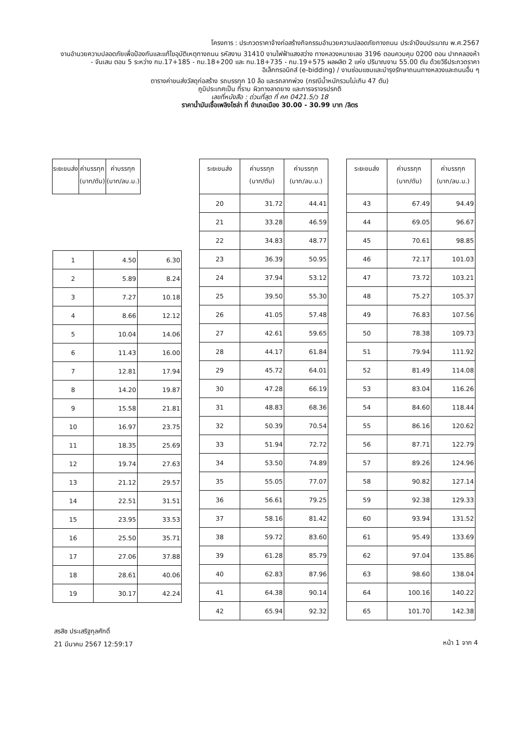โครงการ : ประกวดราคาจ้างก่อสร้างกิจกรรมอำนวยความปลอดภัยทางถนน ประจำปีงบประมาณ พ.ศ.2567
งานอำนวยความปลอดภัยเพื่อป้องกันและแก้ไขอุบัติเหตุทางถนน รหัสงาน 31410 งานไฟฟ้าแสงสว่าง ทางหลวงหมายเลข 3196 ตอนควบคุม 0200 ตอน ปากคลองห้า - จันเสน ตอน 5 ระหว่าง กม.17+185 - กม.18+200 และ กม.18+735 - กม.19+575 ผลผลิต 2 แห่ง ปริมาณงาน 55.00 ตัน ด้วยวิธีประกวดราคาอิเล็กทรอนิกส์ (e-bidding) / งานซ่อมแซมและบำรุงรักษาถนนทางหลวงและถนนอื่น ๆ
ตารางค่าขนส่งวัสดุก่อสร้าง รถบรรทุก 10 ล้อ และรถลากพ่วง (กรณีน้ำหนักรวมไม่เกิน 47 ตัน)
ภูมิประเทศเป็น ที่ราบ ผิวทางลาดยาง และการจราจรปรกติ
เลขที่หนังสือ : ด่วนที่สุด ที่ คค 0421.5/ว 18
ราคาน้ำมันเชื้อเพลิงโซล่า ที่ อำเภอเมือง 30.00 - 30.99 บาท /ลิตร
| ระยะขนส่ง | ค่าบรรทุก (บาท/ตัน) | ค่าบรรทุก (บาท/ลบ.ม.) |
| --- | --- | --- |
| 1 | 4.50 | 6.30 |
| 2 | 5.89 | 8.24 |
| 3 | 7.27 | 10.18 |
| 4 | 8.66 | 12.12 |
| 5 | 10.04 | 14.06 |
| 6 | 11.43 | 16.00 |
| 7 | 12.81 | 17.94 |
| 8 | 14.20 | 19.87 |
| 9 | 15.58 | 21.81 |
| 10 | 16.97 | 23.75 |
| 11 | 18.35 | 25.69 |
| 12 | 19.74 | 27.63 |
| 13 | 21.12 | 29.57 |
| 14 | 22.51 | 31.51 |
| 15 | 23.95 | 33.53 |
| 16 | 25.50 | 35.71 |
| 17 | 27.06 | 37.88 |
| 18 | 28.61 | 40.06 |
| 19 | 30.17 | 42.24 |
| ระยะขนส่ง | ค่าบรรทุก (บาท/ตัน) | ค่าบรรทุก (บาท/ลบ.ม.) |
| --- | --- | --- |
| 20 | 31.72 | 44.41 |
| 21 | 33.28 | 46.59 |
| 22 | 34.83 | 48.77 |
| 23 | 36.39 | 50.95 |
| 24 | 37.94 | 53.12 |
| 25 | 39.50 | 55.30 |
| 26 | 41.05 | 57.48 |
| 27 | 42.61 | 59.65 |
| 28 | 44.17 | 61.84 |
| 29 | 45.72 | 64.01 |
| 30 | 47.28 | 66.19 |
| 31 | 48.83 | 68.36 |
| 32 | 50.39 | 70.54 |
| 33 | 51.94 | 72.72 |
| 34 | 53.50 | 74.89 |
| 35 | 55.05 | 77.07 |
| 36 | 56.61 | 79.25 |
| 37 | 58.16 | 81.42 |
| 38 | 59.72 | 83.60 |
| 39 | 61.28 | 85.79 |
| 40 | 62.83 | 87.96 |
| 41 | 64.38 | 90.14 |
| 42 | 65.94 | 92.32 |
| ระยะขนส่ง | ค่าบรรทุก (บาท/ตัน) | ค่าบรรทุก (บาท/ลบ.ม.) |
| --- | --- | --- |
| 43 | 67.49 | 94.49 |
| 44 | 69.05 | 96.67 |
| 45 | 70.61 | 98.85 |
| 46 | 72.17 | 101.03 |
| 47 | 73.72 | 103.21 |
| 48 | 75.27 | 105.37 |
| 49 | 76.83 | 107.56 |
| 50 | 78.38 | 109.73 |
| 51 | 79.94 | 111.92 |
| 52 | 81.49 | 114.08 |
| 53 | 83.04 | 116.26 |
| 54 | 84.60 | 118.44 |
| 55 | 86.16 | 120.62 |
| 56 | 87.71 | 122.79 |
| 57 | 89.26 | 124.96 |
| 58 | 90.82 | 127.14 |
| 59 | 92.38 | 129.33 |
| 60 | 93.94 | 131.52 |
| 61 | 95.49 | 133.69 |
| 62 | 97.04 | 135.86 |
| 63 | 98.60 | 138.04 |
| 64 | 100.16 | 140.22 |
| 65 | 101.70 | 142.38 |
สรสิช ประเสริฐกุลศักดิ์
21 มีนาคม 2567 12:59:17
หน้า 1 จาก 4